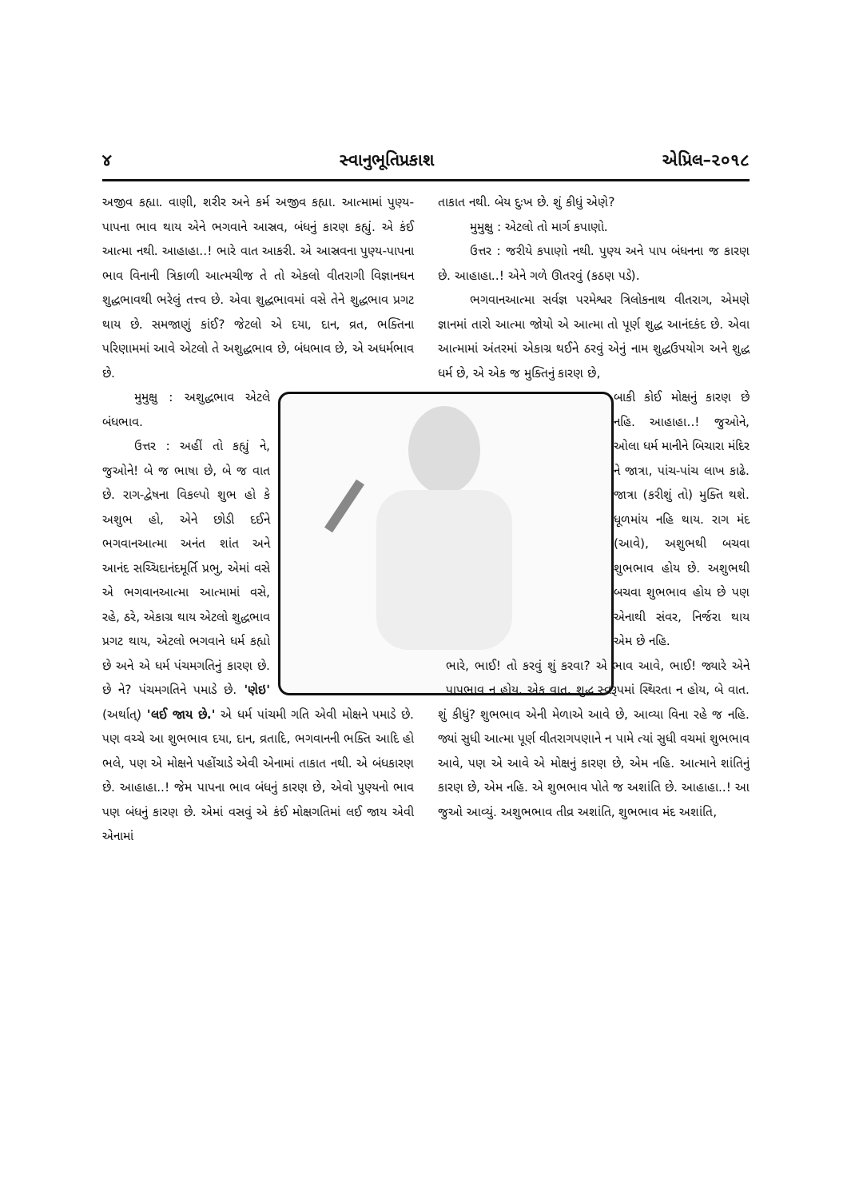૪ સ્વાનુભૂતિપ્રકાશ એપ્રિલ–૨૦૧૮
અજીવ કહ્યા. વાણી, શરીર અને કર્મ અજીવ કહ્યા. આત્મામાં પુણ્ય-પાપના ભાવ થાય એને ભગવાને આસ્રવ, બંધનું કારણ કહ્યું. એ કંઈ આત્મા નથી. આહાહા..! ભારે વાત આકરી. એ આસ્રવના પુણ્ય-પાપના ભાવ વિનાની ત્રિકાળી આત્મચીજ તે તો એકલો વીતરાગી વિજ્ઞાનઘન શુદ્ધભાવથી ભરેલું તત્ત્વ છે. એવા શુદ્ધભાવમાં વસે તેને શુદ્ધભાવ પ્રગટ થાય છે. સમજાણું કાંઈ? જેટલો એ દયા, દાન, વ્રત, ભક્તિના પરિણામમાં આવે એટલો તે અશુદ્ધભાવ છે, બંધભાવ છે, એ અધર્મભાવ છે.
મુમુક્ષુ : અશુદ્ધભાવ એટલે બંધભાવ.
ઉત્તર : અહીં તો કહ્યું ને, જુઓને! બે જ ભાષા છે, બે જ વાત છે. રાગ-દ્વેષના વિકલ્પો શુભ હો કે અશુભ હો, એને છોડી દઈને ભગવાનઆત્મા અનંત શાંત અને આનંદ સચ્ચિદાનંદમૂર્તિ પ્રભુ, એમાં વસે એ ભગવાનઆત્મા આત્મામાં વસે, રહે, ઠરે, એકાગ્ર થાય એટલો શુદ્ધભાવ પ્રગટ થાય, એટલો ભગવાને ધર્મ કહ્યો છે અને એ ધર્મ પંચમગતિનું કારણ છે. છે ને? પંચમગતિને પમાડે છે. 'ણેઇ' (અર્થાત્) 'લઈ જાય છે.' એ ધર્મ પાંચમી ગતિ એવી મોક્ષને પમાડે છે. પણ વચ્ચે આ શુભભાવ દયા, દાન, વ્રતાદિ, ભગવાનની ભક્તિ આદિ હો ભલે, પણ એ મોક્ષને પહોંચાડે એવી એનામાં તાકાત નથી. એ બંધકારણ છે. આહાહા..! જેમ પાપના ભાવ બંધનું કારણ છે, એવો પુણ્યનો ભાવ પણ બંધનું કારણ છે. એમાં વસવું એ કંઈ મોક્ષગતિમાં લઈ જાય એવી એનામાં
તાકાત નથી. બેય દુઃખ છે. શું કીધું એણે?
મુમુક્ષુ : એટલો તો માર્ગ કપાણો.
ઉત્તર : જરીયે કપાણો નથી. પુણ્ય અને પાપ બંધનના જ કારણ છે. આહાહા..! એને ગળે ઊતરવું (કઠણ પડે).
ભગવાનઆત્મા સર્વજ્ઞ પરમેશ્વર ત્રિલોકનાથ વીતરાગ, એમણે જ્ઞાનમાં તારો આત્મા જોયો એ આત્મા તો પૂર્ણ શુદ્ધ આનંદકંદ છે. એવા આત્મામાં અંતરમાં એકાગ્ર થઈને ઠરવું એનું નામ શુદ્ધઉપયોગ અને શુદ્ધ ધર્મ છે, એ એક જ મુક્તિનું કારણ છે,
બાકી કોઈ મોક્ષનું કારણ છે નહિ. આહાહા..! જુઓને, ઓલા ધર્મ માનીને બિચારા મંદિર ને જાત્રા, પાંચ-પાંચ લાખ કાઢે. જાત્રા (કરીશું તો) મુક્તિ થશે. ધૂળમાંય નહિ થાય. રાગ મંદ (આવે), અશુભથી બચવા શુભભાવ હોય છે. અશુભથી બચવા શુભભાવ હોય છે પણ એનાથી સંવર, નિર્જરા થાય એમ છે નહિ.
ભારે, ભાઈ! તો કરવું શું કરવા? એ ભાવ આવે, ભાઈ! જ્યારે એને પાપભાવ ન હોય, એક વાત. શુદ્ધ સ્વરૂપમાં સ્થિરતા ન હોય, બે વાત. શું કીધું? શુભભાવ એની મેળાએ આવે છે, આવ્યા વિના રહે જ નહિ. જ્યાં સુધી આત્મા પૂર્ણ વીતરાગપણાને ન પામે ત્યાં સુધી વચમાં શુભભાવ આવે, પણ એ આવે એ મોક્ષનું કારણ છે, એમ નહિ. આત્માને શાંતિનું કારણ છે, એમ નહિ. એ શુભભાવ પોતે જ અશાંતિ છે. આહાહા..! આ જુઓ આવ્યું. અશુભભાવ તીવ્ર અશાંતિ, શુભભાવ મંદ અશાંતિ,